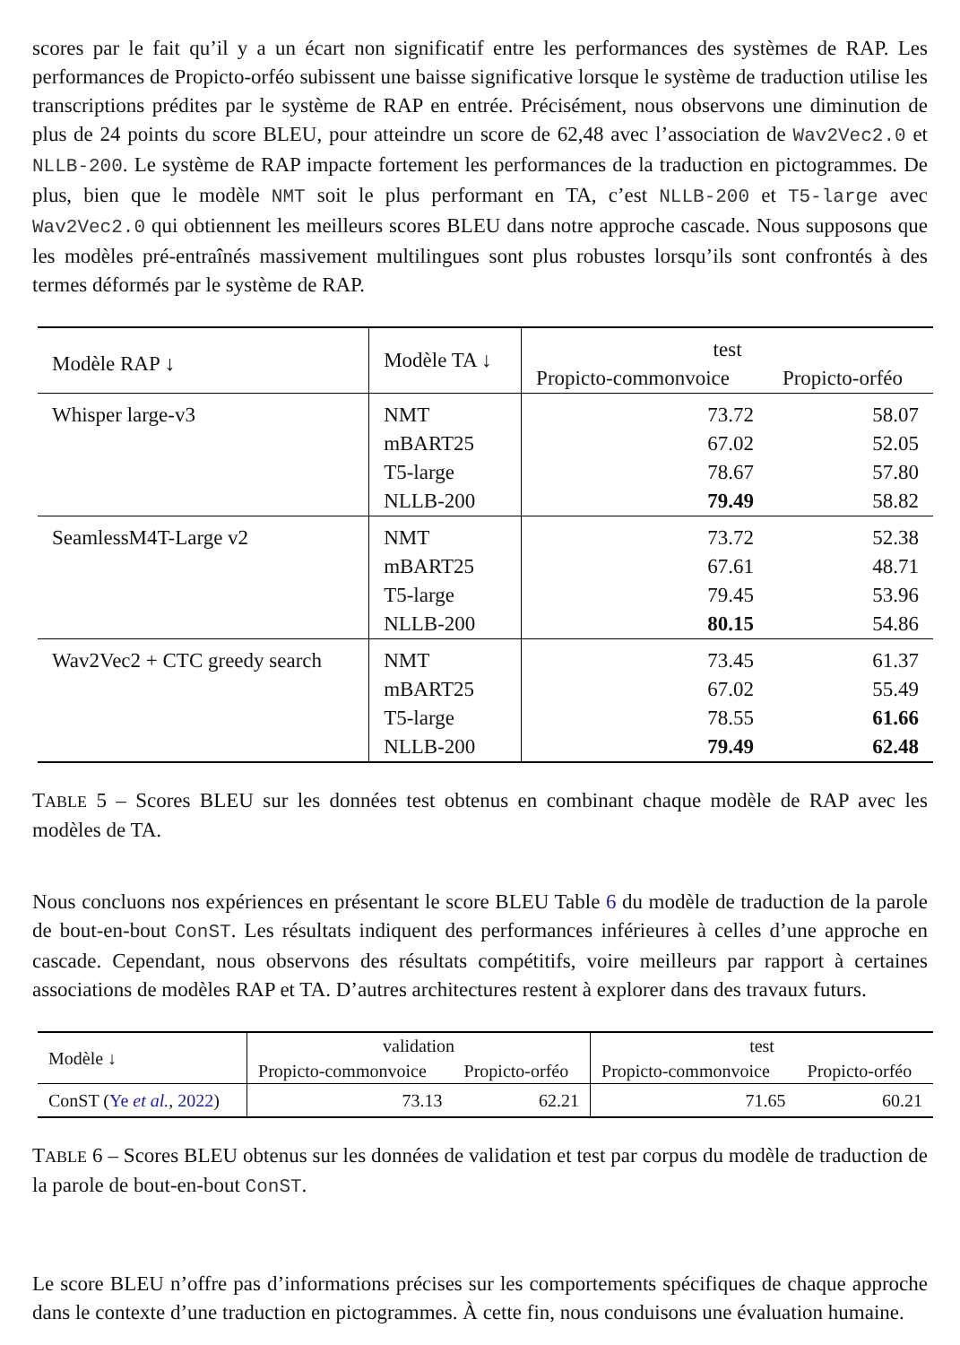scores par le fait qu’il y a un écart non significatif entre les performances des systèmes de RAP. Les performances de Propicto-orféo subissent une baisse significative lorsque le système de traduction utilise les transcriptions prédites par le système de RAP en entrée. Précisément, nous observons une diminution de plus de 24 points du score BLEU, pour atteindre un score de 62,48 avec l’association de Wav2Vec2.0 et NLLB-200. Le système de RAP impacte fortement les performances de la traduction en pictogrammes. De plus, bien que le modèle NMT soit le plus performant en TA, c’est NLLB-200 et T5-large avec Wav2Vec2.0 qui obtiennent les meilleurs scores BLEU dans notre approche cascade. Nous supposons que les modèles pré-entraînés massivement multilingues sont plus robustes lorsqu’ils sont confrontés à des termes déformés par le système de RAP.
| Modèle RAP ↓ | Modèle TA ↓ | test | |
| --- | --- | --- | --- |
| | | Propicto-commonvoice | Propicto-orféo |
| Whisper large-v3 | NMT mBART25 T5-large NLLB-200 | 73.72 67.02 78.67 79.49 | 58.07 52.05 57.80 58.82 |
| SeamlessM4T-Large v2 | NMT mBART25 T5-large NLLB-200 | 73.72 67.61 79.45 80.15 | 52.38 48.71 53.96 54.86 |
| Wav2Vec2 + CTC greedy search | NMT mBART25 T5-large NLLB-200 | 73.45 67.02 78.55 79.49 | 61.37 55.49 61.66 62.48 |
TABLE 5 – Scores BLEU sur les données test obtenus en combinant chaque modèle de RAP avec les modèles de TA.
Nous concluons nos expériences en présentant le score BLEU Table 6 du modèle de traduction de la parole de bout-en-bout ConST. Les résultats indiquent des performances inférieures à celles d’une approche en cascade. Cependant, nous observons des résultats compétitifs, voire meilleurs par rapport à certaines associations de modèles RAP et TA. D’autres architectures restent à explorer dans des travaux futurs.
| Modèle ↓ | validation | | test | |
| --- | --- | --- | --- | --- |
| | Propicto-commonvoice | Propicto-orféo | Propicto-commonvoice | Propicto-orféo |
| ConST ( Ye et al. , 2022 ) | 73.13 | 62.21 | 71.65 | 60.21 |
TABLE 6 – Scores BLEU obtenus sur les données de validation et test par corpus du modèle de traduction de la parole de bout-en-bout ConST.
Le score BLEU n’offre pas d’informations précises sur les comportements spécifiques de chaque approche dans le contexte d’une traduction en pictogrammes. À cette fin, nous conduisons une évaluation humaine.